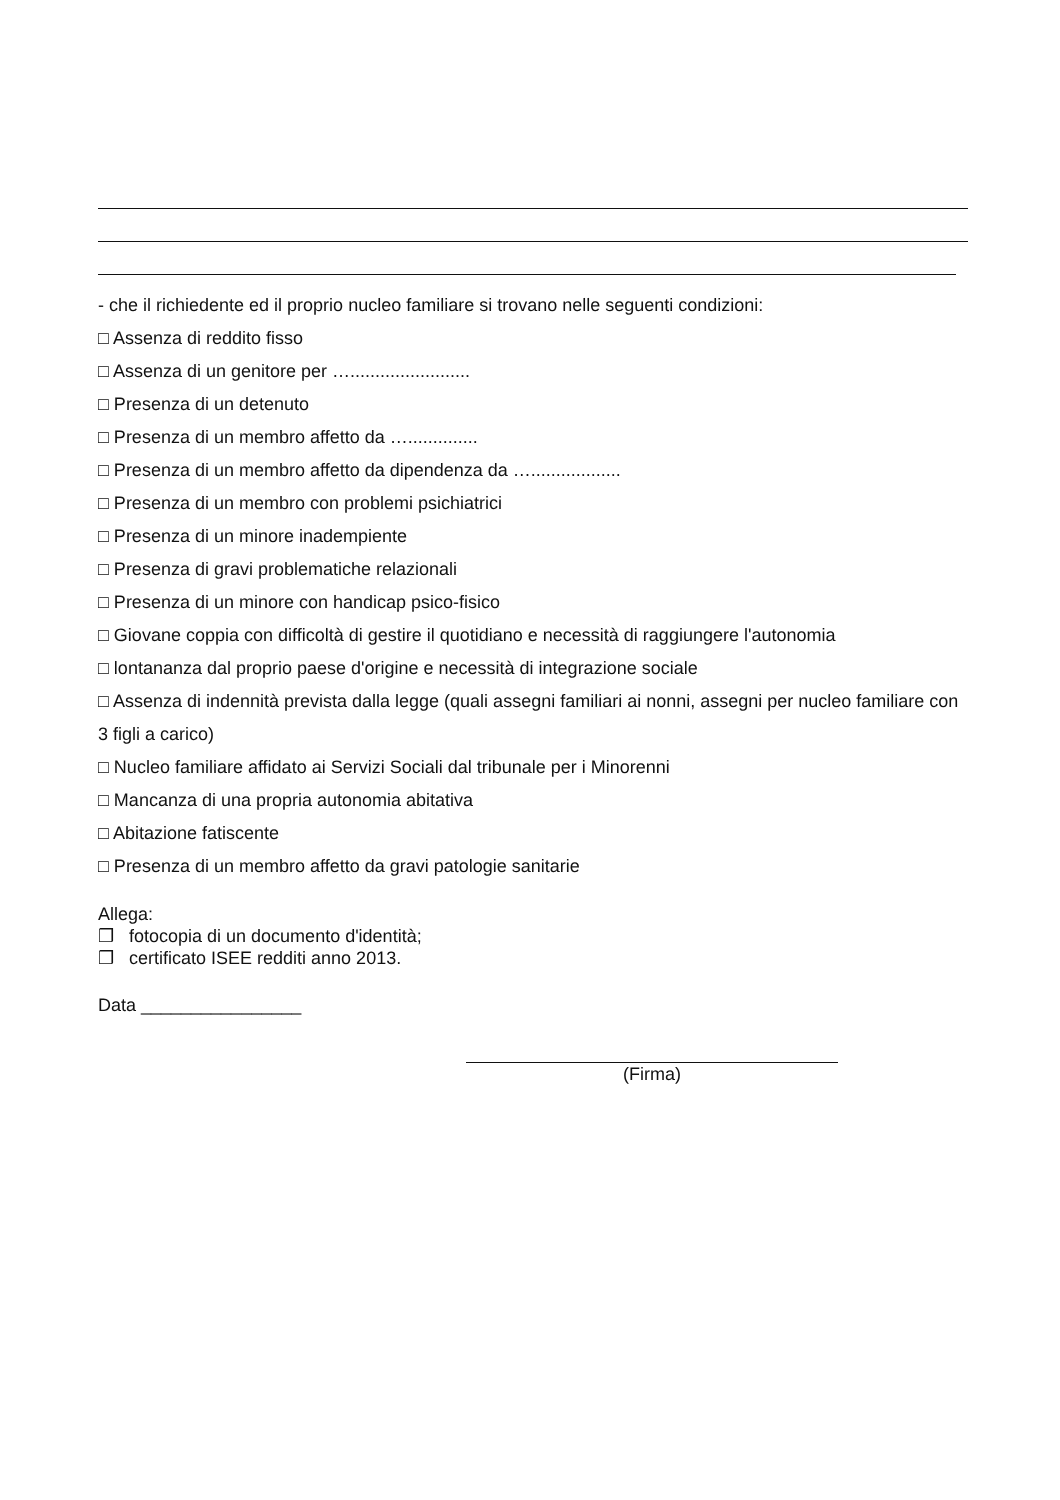- che il richiedente ed il proprio nucleo familiare si trovano nelle seguenti condizioni:
□ Assenza di reddito fisso
□ Assenza di un genitore per …........................
□ Presenza di un detenuto
□ Presenza di un membro affetto da …..............
□ Presenza di un membro affetto da dipendenza da …..................
□ Presenza di un membro con problemi psichiatrici
□ Presenza di un minore inadempiente
□ Presenza di gravi problematiche relazionali
□ Presenza di un minore con handicap psico-fisico
□ Giovane coppia con difficoltà di gestire il quotidiano e necessità di raggiungere l'autonomia
□ lontananza dal proprio paese d'origine e necessità di integrazione sociale
□ Assenza di indennità prevista dalla legge (quali assegni familiari ai nonni, assegni per nucleo familiare con 3 figli a carico)
□ Nucleo familiare affidato ai Servizi Sociali dal tribunale per i Minorenni
□ Mancanza di una propria autonomia abitativa
□ Abitazione fatiscente
□ Presenza di un membro affetto da gravi patologie sanitarie
Allega:
❒ fotocopia di un documento d'identità;
❒ certificato ISEE redditi anno 2013.
Data ________________
(Firma)